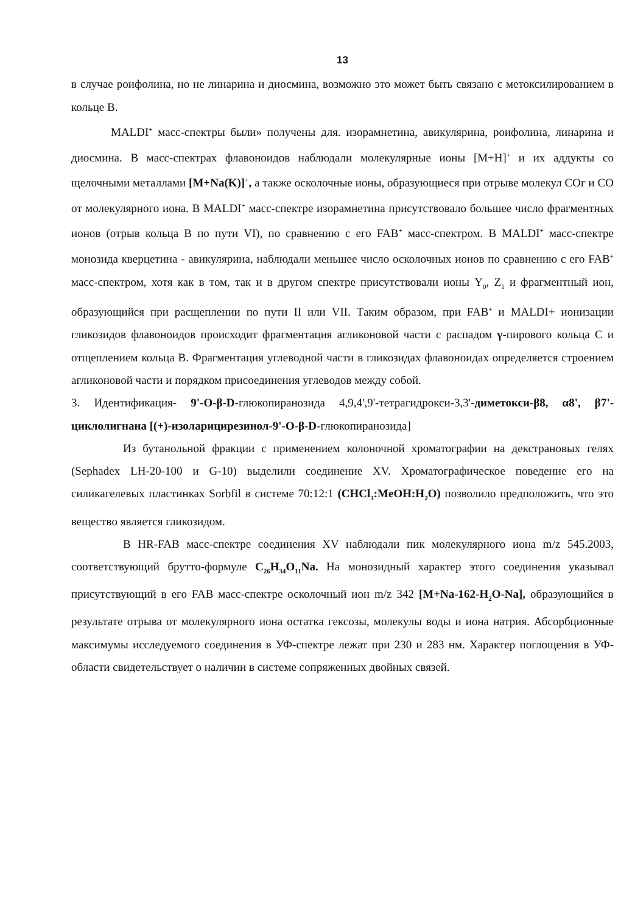13
в случае роифолина, но не линарина и диосмина, возможно это может быть связано с метоксилированием в кольце В.
MALDI<sup>+</sup> масс-спектры были» получены для. изорамнетина, авикулярина, роифолина, линарина и диосмина. В масс-спектрах флавоноидов наблюдали молекулярные ионы [M+H]<sup>+</sup> и их аддукты со щелочными металлами [M+Na(K)]<sup>+</sup>, а также осколочные ионы, образующиеся при отрыве молекул COг и CO от молекулярного иона. В MALDI<sup>+</sup> масс-спектре изорамнетина присутствовало большее число фрагментных ионов (отрыв кольца В по пути VI), по сравнению с его FAB<sup>+</sup> масс-спектром. В MALDI<sup>+</sup> масс-спектре монозида кверцетина - авикулярина, наблюдали меньшее число осколочных ионов по сравнению с его FAB<sup>+</sup> масс-спектром, хотя как в том, так и в другом спектре присутствовали ионы Y<sub>0</sub>, Z<sub>1</sub> и фрагментный ион, образующийся при расщеплении по пути II или VII. Таким образом, при FAB<sup>+</sup> и MALDI+ ионизации гликозидов флавоноидов происходит фрагментация агликоновой части с распадом γ-пирового кольца С и отщеплением кольца В. Фрагментация углеводной части в гликозидах флавоноидах определяется строением агликоновой части и порядком присоединения углеводов между собой.
3. Идентификация- 9'-O-β-D-глюкопиранозида 4,9,4',9'-тетрагидрокси-3,3'-диметокси-β8, α8', β7'-циклолигнана [(+)-изоларицирезинол-9'-O-β-D-глюкопиранозида]
Из бутанольной фракции с применением колоночной хроматографии на декстрановых гелях (Sephadex LH-20-100 и G-10) выделили соединение XV. Хроматографическое поведение его на силикагелевых пластинках Sorbfil в системе 70:12:1 (CHCl<sub>3</sub>:MeOH:H<sub>2</sub>O) позволило предположить, что это вещество является гликозидом.
В HR-FAB масс-спектре соединения XV наблюдали пик молекулярного иона m/z 545.2003, соответствующий брутто-формуле C<sub>26</sub>H<sub>34</sub>O<sub>11</sub>Na. На монозидный характер этого соединения указывал присутствующий в его FAB масс-спектре осколочный ион m/z 342 [M+Na-162-H<sub>2</sub>O-Na], образующийся в результате отрыва от молекулярного иона остатка гексозы, молекулы воды и иона натрия. Абсорбционные максимумы исследуемого соединения в УФ-спектре лежат при 230 и 283 нм. Характер поглощения в УФ-области свидетельствует о наличии в системе сопряженных двойных связей.